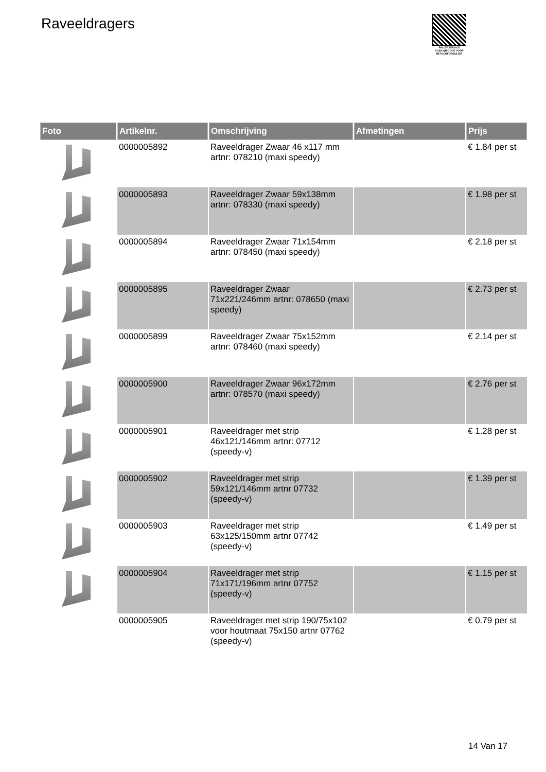Raveeldragers
PALLETSERVICE
SCAN QR-CODE VOOR RETOURFORMULIER
| Foto | Artikelnr. | Omschrijving | Afmetingen | Prijs |
| --- | --- | --- | --- | --- |
| | 0000005892 | Raveeldrager Zwaar 46 x117 mm artnr: 078210 (maxi speedy) | | € 1.84 per st |
| | 0000005893 | Raveeldrager Zwaar 59x138mm artnr: 078330 (maxi speedy) | | € 1.98 per st |
| | 0000005894 | Raveeldrager Zwaar 71x154mm artnr: 078450 (maxi speedy) | | € 2.18 per st |
| | 0000005895 | Raveeldrager Zwaar 71x221/246mm artnr: 078650 (maxi speedy) | | € 2.73 per st |
| | 0000005899 | Raveeldrager Zwaar 75x152mm artnr: 078460 (maxi speedy) | | € 2.14 per st |
| | 0000005900 | Raveeldrager Zwaar 96x172mm artnr: 078570 (maxi speedy) | | € 2.76 per st |
| | 0000005901 | Raveeldrager met strip 46x121/146mm artnr: 07712 (speedy-v) | | € 1.28 per st |
| | 0000005902 | Raveeldrager met strip 59x121/146mm artnr 07732 (speedy-v) | | € 1.39 per st |
| | 0000005903 | Raveeldrager met strip 63x125/150mm artnr 07742 (speedy-v) | | € 1.49 per st |
| | 0000005904 | Raveeldrager met strip 71x171/196mm artnr 07752 (speedy-v) | | € 1.15 per st |
| | 0000005905 | Raveeldrager met strip 190/75x102 voor houtmaat 75x150 artnr 07762 (speedy-v) | | € 0.79 per st |
14 Van 17